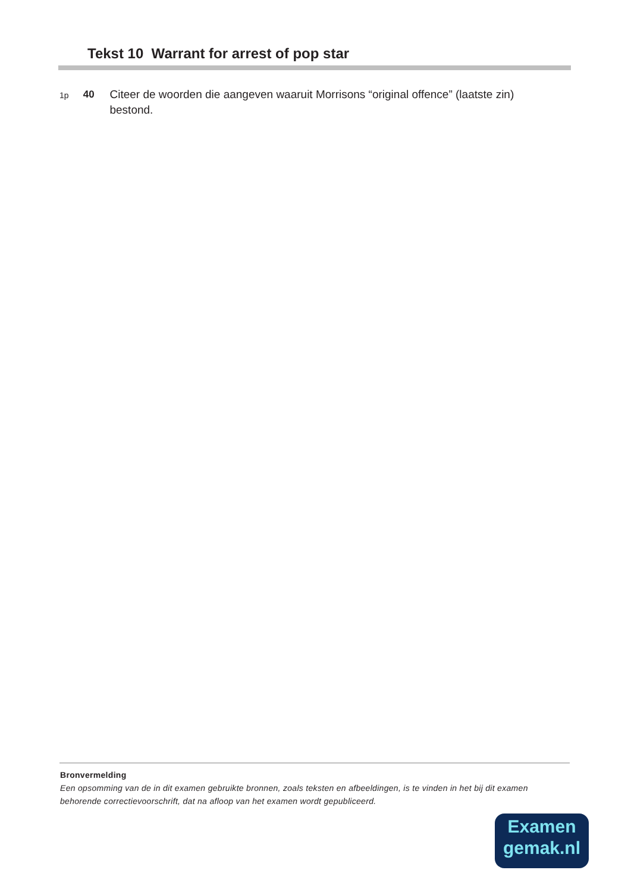Tekst 10 Warrant for arrest of pop star
1p
40
Citeer de woorden die aangeven waaruit Morrisons “original offence” (laatste zin) bestond.
Bronvermelding
Een opsomming van de in dit examen gebruikte bronnen, zoals teksten en afbeeldingen, is te vinden in het bij dit examen behorende correctievoorschrift, dat na afloop van het examen wordt gepubliceerd.
Examen
gemak.nl